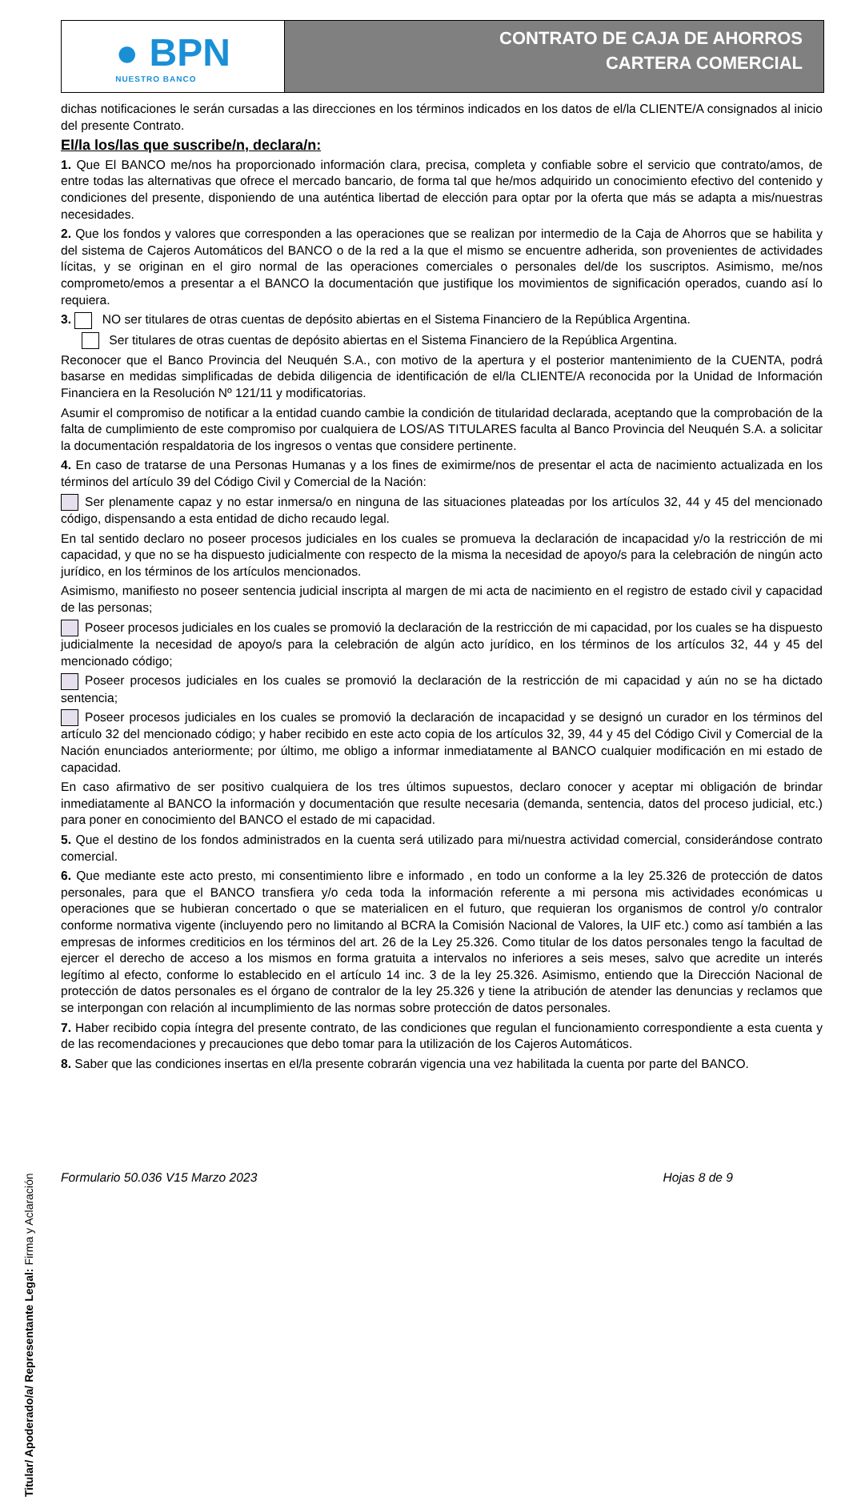● BPN
NUESTRO BANCO
CONTRATO DE CAJA DE AHORROS
CARTERA COMERCIAL
dichas notificaciones le serán cursadas a las direcciones en los términos indicados en los datos de el/la CLIENTE/A consignados al inicio del presente Contrato.
El/la los/las que suscribe/n, declara/n:
1. Que El BANCO me/nos ha proporcionado información clara, precisa, completa y confiable sobre el servicio que contrato/amos, de entre todas las alternativas que ofrece el mercado bancario, de forma tal que he/mos adquirido un conocimiento efectivo del contenido y condiciones del presente, disponiendo de una auténtica libertad de elección para optar por la oferta que más se adapta a mis/nuestras necesidades.
2. Que los fondos y valores que corresponden a las operaciones que se realizan por intermedio de la Caja de Ahorros que se habilita y del sistema de Cajeros Automáticos del BANCO o de la red a la que el mismo se encuentre adherida, son provenientes de actividades lícitas, y se originan en el giro normal de las operaciones comerciales o personales del/de los suscriptos. Asimismo, me/nos comprometo/emos a presentar a el BANCO la documentación que justifique los movimientos de significación operados, cuando así lo requiera.
3. NO ser titulares de otras cuentas de depósito abiertas en el Sistema Financiero de la República Argentina.
Ser titulares de otras cuentas de depósito abiertas en el Sistema Financiero de la República Argentina.
Reconocer que el Banco Provincia del Neuquén S.A., con motivo de la apertura y el posterior mantenimiento de la CUENTA, podrá basarse en medidas simplificadas de debida diligencia de identificación de el/la CLIENTE/A reconocida por la Unidad de Información Financiera en la Resolución Nº 121/11 y modificatorias.
Asumir el compromiso de notificar a la entidad cuando cambie la condición de titularidad declarada, aceptando que la comprobación de la falta de cumplimiento de este compromiso por cualquiera de LOS/AS TITULARES faculta al Banco Provincia del Neuquén S.A. a solicitar la documentación respaldatoria de los ingresos o ventas que considere pertinente.
4. En caso de tratarse de una Personas Humanas y a los fines de eximirme/nos de presentar el acta de nacimiento actualizada en los términos del artículo 39 del Código Civil y Comercial de la Nación:
Ser plenamente capaz y no estar inmersa/o en ninguna de las situaciones plateadas por los artículos 32, 44 y 45 del mencionado código, dispensando a esta entidad de dicho recaudo legal.
En tal sentido declaro no poseer procesos judiciales en los cuales se promueva la declaración de incapacidad y/o la restricción de mi capacidad, y que no se ha dispuesto judicialmente con respecto de la misma la necesidad de apoyo/s para la celebración de ningún acto jurídico, en los términos de los artículos mencionados.
Asimismo, manifiesto no poseer sentencia judicial inscripta al margen de mi acta de nacimiento en el registro de estado civil y capacidad de las personas;
Poseer procesos judiciales en los cuales se promovió la declaración de la restricción de mi capacidad, por los cuales se ha dispuesto judicialmente la necesidad de apoyo/s para la celebración de algún acto jurídico, en los términos de los artículos 32, 44 y 45 del mencionado código;
Poseer procesos judiciales en los cuales se promovió la declaración de la restricción de mi capacidad y aún no se ha dictado sentencia;
Poseer procesos judiciales en los cuales se promovió la declaración de incapacidad y se designó un curador en los términos del artículo 32 del mencionado código; y haber recibido en este acto copia de los artículos 32, 39, 44 y 45 del Código Civil y Comercial de la Nación enunciados anteriormente; por último, me obligo a informar inmediatamente al BANCO cualquier modificación en mi estado de capacidad.
En caso afirmativo de ser positivo cualquiera de los tres últimos supuestos, declaro conocer y aceptar mi obligación de brindar inmediatamente al BANCO la información y documentación que resulte necesaria (demanda, sentencia, datos del proceso judicial, etc.) para poner en conocimiento del BANCO el estado de mi capacidad.
5. Que el destino de los fondos administrados en la cuenta será utilizado para mi/nuestra actividad comercial, considerándose contrato comercial.
6. Que mediante este acto presto, mi consentimiento libre e informado , en todo un conforme a la ley 25.326 de protección de datos personales, para que el BANCO transfiera y/o ceda toda la información referente a mi persona mis actividades económicas u operaciones que se hubieran concertado o que se materialicen en el futuro, que requieran los organismos de control y/o contralor conforme normativa vigente (incluyendo pero no limitando al BCRA la Comisión Nacional de Valores, la UIF etc.) como así también a las empresas de informes crediticios en los términos del art. 26 de la Ley 25.326. Como titular de los datos personales tengo la facultad de ejercer el derecho de acceso a los mismos en forma gratuita a intervalos no inferiores a seis meses, salvo que acredite un interés legítimo al efecto, conforme lo establecido en el artículo 14 inc. 3 de la ley 25.326. Asimismo, entiendo que la Dirección Nacional de protección de datos personales es el órgano de contralor de la ley 25.326 y tiene la atribución de atender las denuncias y reclamos que se interpongan con relación al incumplimiento de las normas sobre protección de datos personales.
7. Haber recibido copia íntegra del presente contrato, de las condiciones que regulan el funcionamiento correspondiente a esta cuenta y de las recomendaciones y precauciones que debo tomar para la utilización de los Cajeros Automáticos.
8. Saber que las condiciones insertas en el/la presente cobrarán vigencia una vez habilitada la cuenta por parte del BANCO.
Titular/ Apoderado/a/ Representante Legal: Firma y Aclaración
Formulario 50.036 V15 Marzo 2023 Hojas 8 de 9